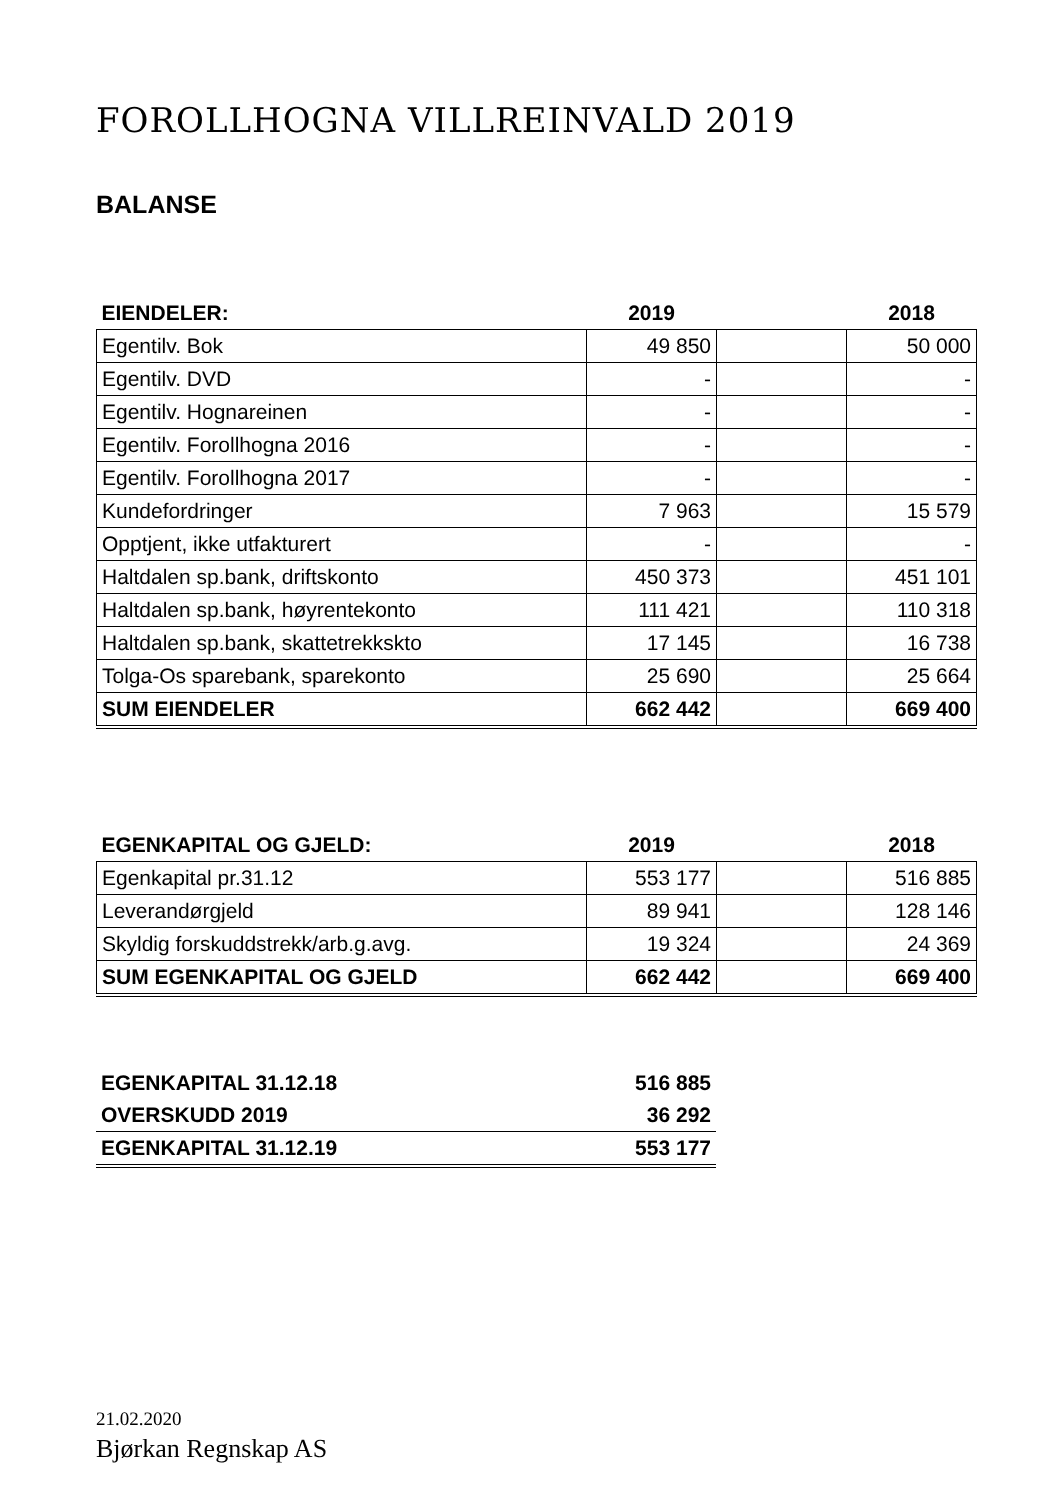FOROLLHOGNA VILLREINVALD 2019
BALANSE
| EIENDELER: | 2019 | | 2018 |
| --- | --- | --- | --- |
| Egentilv. Bok | 49 850 | | 50 000 |
| Egentilv. DVD | - | | - |
| Egentilv. Hognareinen | - | | - |
| Egentilv. Forollhogna 2016 | - | | - |
| Egentilv. Forollhogna 2017 | - | | - |
| Kundefordringer | 7 963 | | 15 579 |
| Opptjent, ikke utfakturert | - | | - |
| Haltdalen sp.bank, driftskonto | 450 373 | | 451 101 |
| Haltdalen sp.bank, høyrentekonto | 111 421 | | 110 318 |
| Haltdalen sp.bank, skattetrekkskto | 17 145 | | 16 738 |
| Tolga-Os sparebank, sparekonto | 25 690 | | 25 664 |
| SUM EIENDELER | 662 442 | | 669 400 |
| EGENKAPITAL OG GJELD: | 2019 | | 2018 |
| --- | --- | --- | --- |
| Egenkapital pr.31.12 | 553 177 | | 516 885 |
| Leverandørgjeld | 89 941 | | 128 146 |
| Skyldig forskuddstrekk/arb.g.avg. | 19 324 | | 24 369 |
| SUM EGENKAPITAL OG GJELD | 662 442 | | 669 400 |
| EGENKAPITAL 31.12.18 | 516 885 |
| OVERSKUDD 2019 | 36 292 |
| EGENKAPITAL 31.12.19 | 553 177 |
21.02.2020
Bjørkan Regnskap AS